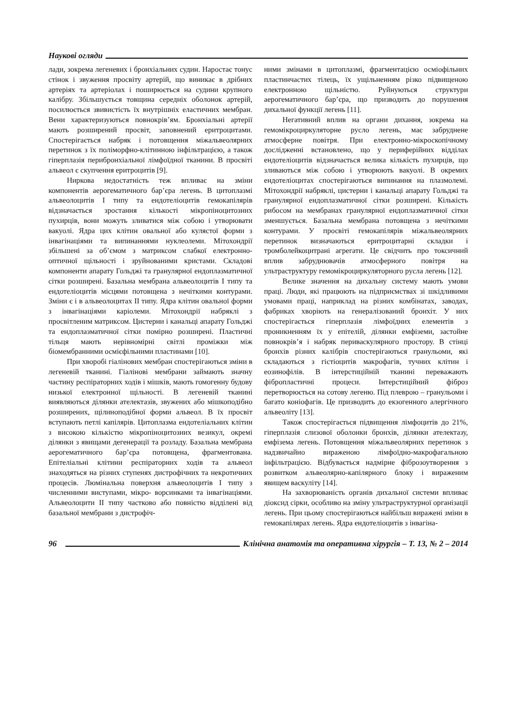Наукові огляди
лади, зокрема легеневих і бронхіальних судин. Наростає тонус стінок і звуження просвіту артерій, що виникає в дрібних артеріях та артеріолах і поширюється на судини крупного калібру. Збільшується товщина середніх оболонок артерій, посилюється звивистість їх внутрішніх еластичних мембран. Вени характеризуються повнокрів’ям. Бронхіальні артерії мають розширений просвіт, заповнений еритроцитами. Спостерігається набряк і потовщення міжальвеолярних перетинок з їх поліморфно-клітинною інфільтрацією, а також гіперплазія перибронхіальної лімфоїдної тканини. В просвіті альвеол є скупчення еритроцитів [9].
Ниркова недостатність теж впливає на зміни компонентів аерогематичного бар’єра легень. В цитоплазмі альвеолоцитів І типу та ендотеліоцитів гемокапілярів відзначається зростання кількості мікропіноцитозних пухирців, вони можуть зливатися між собою і утворювати вакуолі. Ядра цих клітин овальної або кулястої форми з інвагінаціями та випинаннями нуклеолеми. Мітохондрії збільшені за об’ємом з матриксом слабкої електронно-оптичної щільності і зруйнованими кристами. Складові компоненти апарату Гольджі та гранулярної ендоплазматичної сітки розширені. Базальна мембрана альвеолоцитів І типу та ендотеліоцитів місцями потовщена з нечіткими контурами. Зміни є і в альвеолоцитах ІІ типу. Ядра клітин овальної форми з інвагінаціями каріолеми. Мітохондрії набряклі з просвітленим матриксом. Цистерни і канальці апарату Гольджі та ендоплазматичної сітки помірно розширені. Пластичні тільця мають нерівномірні світлі проміжки між біомембранними осмієфільними пластинами [10].
При хворобі гіалінових мембран спостерігаються зміни в легеневій тканині. Гіалінові мембрани займають значну частину респіраторних ходів і мішків, мають гомогенну будову низької електронної щільності. В легеневій тканині виявляються ділянки ателектазів, звужених або мішкоподібно розширених, щілиноподібної форми альвеол. В їх просвіт вступають петлі капілярів. Цитоплазма ендотеліальних клітин з високою кількістю мікропіноцитозних везикул, окремі ділянки з явищами дегенерації та розладу. Базальна мембрана аерогематичного бар’єра потовщена, фрагментована. Епітеліальні клітини респіраторних ходів та альвеол знаходяться на різних ступенях дистрофічних та некротичних процесів. Люмінальна поверхня альвеолоцитів І типу з численними виступами, мікро- ворсинками та інвагінаціями. Альвеолоцити ІІ типу частково або повністю відділені від базальної мембрани з дистрофіч-
ними змінами в цитоплазмі, фрагментацією осміофільних пластинчастих тілець, їх ущільненням різко підвищеною електронною щільністю. Руйнуються структури аерогематичного бар’єра, що призводить до порушення дихальної функції легень [11].
Негативний вплив на органи дихання, зокрема на гемомікроциркуляторне русло легень, має забруднене атмосферне повітря. При електронно-мікроскопічному дослідженні встановлено, що у периферійних відділах ендотеліоцитів відзначається велика кількість пухирців, що зливаються між собою і утворюють вакуолі. В окремих ендотеліоцитах спостерігаються випинання на плазмолемі. Мітохондрії набряклі, цистерни і канальці апарату Гольджі та гранулярної ендоплазматичної сітки розширені. Кількість рибосом на мембранах гранулярної ендоплазматичної сітки зменшується. Базальна мембрана потовщена з нечіткими контурами. У просвіті гемокапілярів міжальвеолярних перетинок визначаються еритроцитарні складки і тромболейкоцитрані агрегати. Це свідчить про токсичний вплив забруднювачів атмосферного повітря на ультраструктуру гемомікроциркуляторного русла легень [12].
Велике значення на дихальну систему мають умови праці. Люди, які працюють на підприємствах зі шкідливими умовами праці, наприклад на різних комбінатах, заводах, фабриках хворіють на генералізований бронхіт. У них спостерігається гіперплазія лімфоїдних елементів з проникненням їх у епітелій, ділянки емфіземи, застойне повнокрів’я і набряк периваскулярного простору. В стінці бронхів різних калібрів спостерігаються гранульоми, які складаються з гістіоцитів макрофагів, тучних клітин і еозинофілів. В інтерстиційній тканині переважають фібропластичні процеси. Інтерстиційний фіброз перетворюється на сотову легеню. Під плеврою – гранульоми і багато коніофагів. Це призводить до екзогенного алергічного альвеоліту [13].
Також спостерігається підвищення лімфоцитів до 21%, гіперплазія слизової оболонки бронхів, ділянки ателектазу, емфізема легень. Потовщення міжальвеолярних перетинок з надзвичайно вираженою лімфоїдно-макрофагальною інфільтрацією. Відбувається надмірне фіброзоутворення з розвитком альвеолярно-капілярного блоку і вираженим явищем васкуліту [14].
На захворюваність органів дихальної системи впливає діоксид сірки, особливо на зміну ультраструктурної організації легень. При цьому спостерігаються найбільш виражені зміни в гемокапілярах легень. Ядра ендотеліоцитів з інвагіна-
96 Клінічна анатомія та оперативна хірургія – Т. 13, № 2 – 2014